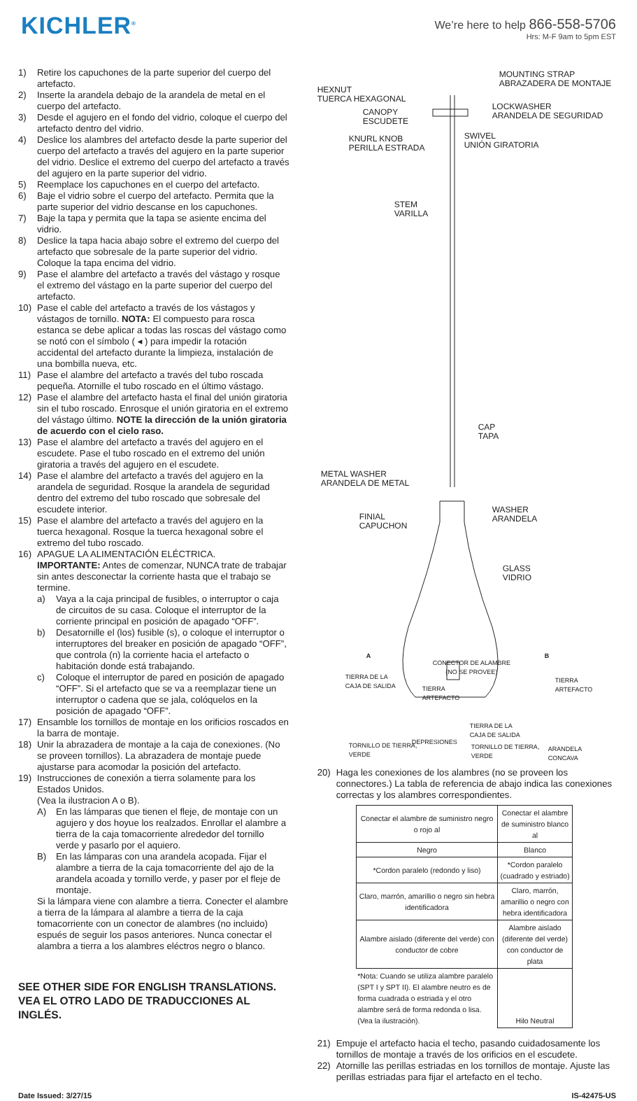KICHLER<sup>®</sup>
We’re here to help 866-558-5706
Hrs: M-F 9am to 5pm EST
1) Retire los capuchones de la parte superior del cuerpo del artefacto.
2) Inserte la arandela debajo de la arandela de metal en el cuerpo del artefacto.
3) Desde el agujero en el fondo del vidrio, coloque el cuerpo del artefacto dentro del vidrio.
4) Deslice los alambres del artefacto desde la parte superior del cuerpo del artefacto a través del agujero en la parte superior del vidrio. Deslice el extremo del cuerpo del artefacto a través del agujero en la parte superior del vidrio.
5) Reemplace los capuchones en el cuerpo del artefacto.
6) Baje el vidrio sobre el cuerpo del artefacto. Permita que la parte superior del vidrio descanse en los capuchones.
7) Baje la tapa y permita que la tapa se asiente encima del vidrio.
8) Deslice la tapa hacia abajo sobre el extremo del cuerpo del artefacto que sobresale de la parte superior del vidrio. Coloque la tapa encima del vidrio.
9) Pase el alambre del artefacto a través del vástago y rosque el extremo del vástago en la parte superior del cuerpo del artefacto.
10) Pase el cable del artefacto a través de los vástagos y vástagos de tornillo. NOTA: El compuesto para rosca estanca se debe aplicar a todas las roscas del vástago como se notó con el símbolo ( ◂ ) para impedir la rotación accidental del artefacto durante la limpieza, instalación de una bombilla nueva, etc.
11) Pase el alambre del artefacto a través del tubo roscada pequeña. Atornille el tubo roscado en el último vástago.
12) Pase el alambre del artefacto hasta el final del unión giratoria sin el tubo roscado. Enrosque el unión giratoria en el extremo del vástago último. NOTE la dirección de la unión giratoria de acuerdo con el cielo raso.
13) Pase el alambre del artefacto a través del agujero en el escudete. Pase el tubo roscado en el extremo del unión giratoria a través del agujero en el escudete.
14) Pase el alambre del artefacto a través del agujero en la arandela de seguridad. Rosque la arandela de seguridad dentro del extremo del tubo roscado que sobresale del escudete interior.
15) Pase el alambre del artefacto a través del agujero en la tuerca hexagonal. Rosque la tuerca hexagonal sobre el extremo del tubo roscado.
16) APAGUE LA ALIMENTACIÓN ELÉCTRICA.
IMPORTANTE: Antes de comenzar, NUNCA trate de trabajar sin antes desconectar la corriente hasta que el trabajo se termine.
a) Vaya a la caja principal de fusibles, o interruptor o caja de circuitos de su casa. Coloque el interruptor de la corriente principal en posición de apagado “OFF”.
b) Desatornille el (los) fusible (s), o coloque el interruptor o interruptores del breaker en posición de apagado “OFF”, que controla (n) la corriente hacia el artefacto o habitación donde está trabajando.
c) Coloque el interruptor de pared en posición de apagado “OFF”. Si el artefacto que se va a reemplazar tiene un interruptor o cadena que se jala, colóquelos en la posición de apagado “OFF”.
17) Ensamble los tornillos de montaje en los orificios roscados en la barra de montaje.
18) Unir la abrazadera de montaje a la caja de conexiones. (No se proveen tornillos). La abrazadera de montaje puede ajustarse para acomodar la posición del artefacto.
19) Instrucciones de conexión a tierra solamente para los Estados Unidos.
(Vea la ilustracion A o B).
A) En las lámparas que tienen el fleje, de montaje con un agujero y dos hoyue los realzados. Enrollar el alambre a tierra de la caja tomacorriente alrededor del tornillo verde y pasarlo por el aquiero.
B) En las lámparas con una arandela acopada. Fijar el alambre a tierra de la caja tomacorriente del ajo de la arandela acoada y tornillo verde, y paser por el fleje de montaje.
Si la lámpara viene con alambre a tierra. Conecter el alambre a tierra de la lámpara al alambre a tierra de la caja tomacorriente con un conector de alambres (no incluido) espués de seguir los pasos anteriores. Nunca conectar el alambra a tierra a los alambres eléctros negro o blanco.
SEE OTHER SIDE FOR ENGLISH TRANSLATIONS.
VEA EL OTRO LADO DE TRADUCCIONES AL INGLÉS.
MOUNTING STRAP
ABRAZADERA DE MONTAJE
HEXNUT
TUERCA HEXAGONAL
LOCKWASHER
ARANDELA DE SEGURIDAD
CANOPY
ESCUDETE
KNURL KNOB
PERILLA ESTRADA
SWIVEL
UNIÓN GIRATORIA
STEM
VARILLA
CAP
TAPA
METAL WASHER
ARANDELA DE METAL
WASHER
ARANDELA
FINIAL
CAPUCHON
GLASS
VIDRIO
A B
CONECTOR DE ALAMBRE
(NO SE PROVEE)
TIERRA DE LA
CAJA DE SALIDA
TIERRA
ARTEFACTO
TIERRA
ARTEFACTO
TIERRA DE LA
CAJA DE SALIDA
DEPRESIONES
TORNILLO DE TIERRA,
VERDE
TORNILLO DE TIERRA,
VERDE
ARANDELA
CONCAVA
20) Haga les conexiones de los alambres (no se proveen los connectores.) La tabla de referencia de abajo indica las conexiones correctas y los alambres correspondientes.
| Conectar el alambre de suministro negro o rojo al | Conectar el alambre de suministro blanco al |
| Negro | Blanco |
| *Cordon paralelo (redondo y liso) | *Cordon paralelo (cuadrado y estriado) |
| Claro, marrón, amarillio o negro sin hebra identificadora | Claro, marrón, amarillio o negro con hebra identificadora |
| Alambre aislado (diferente del verde) con conductor de cobre | Alambre aislado (diferente del verde) con conductor de plata |
| *Nota: Cuando se utiliza alambre paralelo (SPT I y SPT II). El alambre neutro es de forma cuadrada o estriada y el otro alambre será de forma redonda o lisa. (Vea la ilustración). | Hilo Neutral |
21) Empuje el artefacto hacia el techo, pasando cuidadosamente los tornillos de montaje a través de los orificios en el escudete.
22) Atornille las perillas estriadas en los tornillos de montaje. Ajuste las perillas estriadas para fijar el artefacto en el techo.
Date Issued: 3/27/15 IS-42475-US